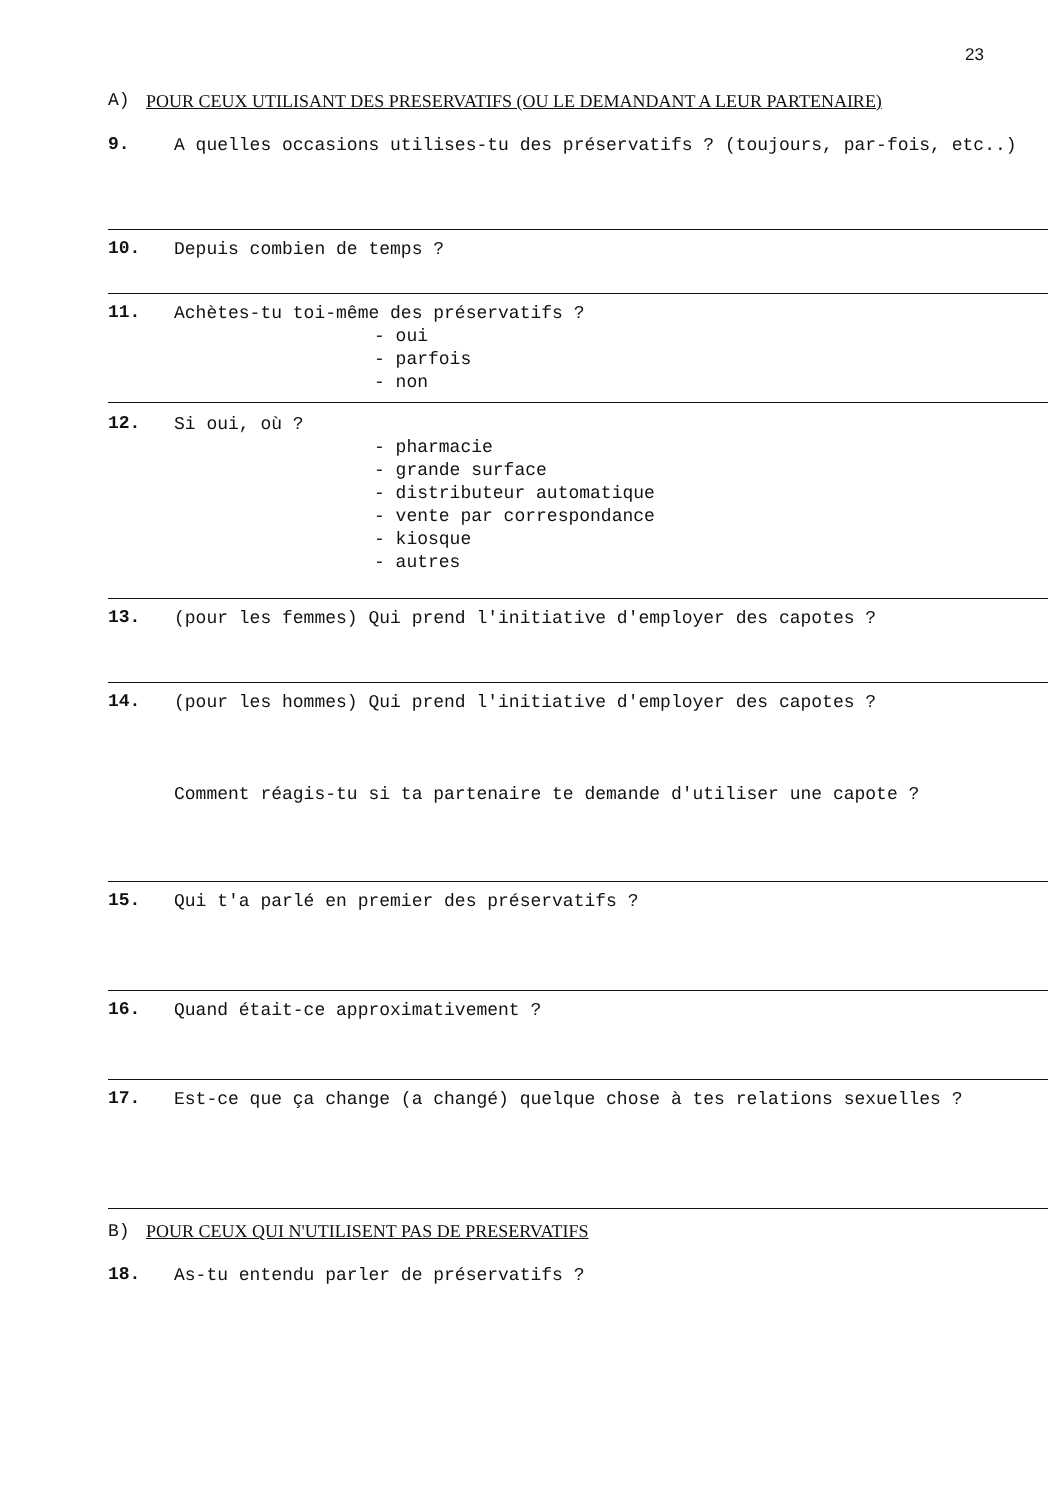23
A) POUR CEUX UTILISANT DES PRESERVATIFS (OU LE DEMANDANT A LEUR PARTENAIRE)
9. A quelles occasions utilises-tu des préservatifs ? (toujours, par-fois, etc..)
10. Depuis combien de temps ?
11. Achètes-tu toi-même des préservatifs ?
- oui
- parfois
- non
12. Si oui, où ?
- pharmacie
- grande surface
- distributeur automatique
- vente par correspondance
- kiosque
- autres
13. (pour les femmes) Qui prend l'initiative d'employer des capotes ?
14. (pour les hommes) Qui prend l'initiative d'employer des capotes ?
Comment réagis-tu si ta partenaire te demande d'utiliser une capote ?
15. Qui t'a parlé en premier des préservatifs ?
16. Quand était-ce approximativement ?
17. Est-ce que ça change (a changé) quelque chose à tes relations sexuelles ?
B) POUR CEUX QUI N'UTILISENT PAS DE PRESERVATIFS
18. As-tu entendu parler de préservatifs ?